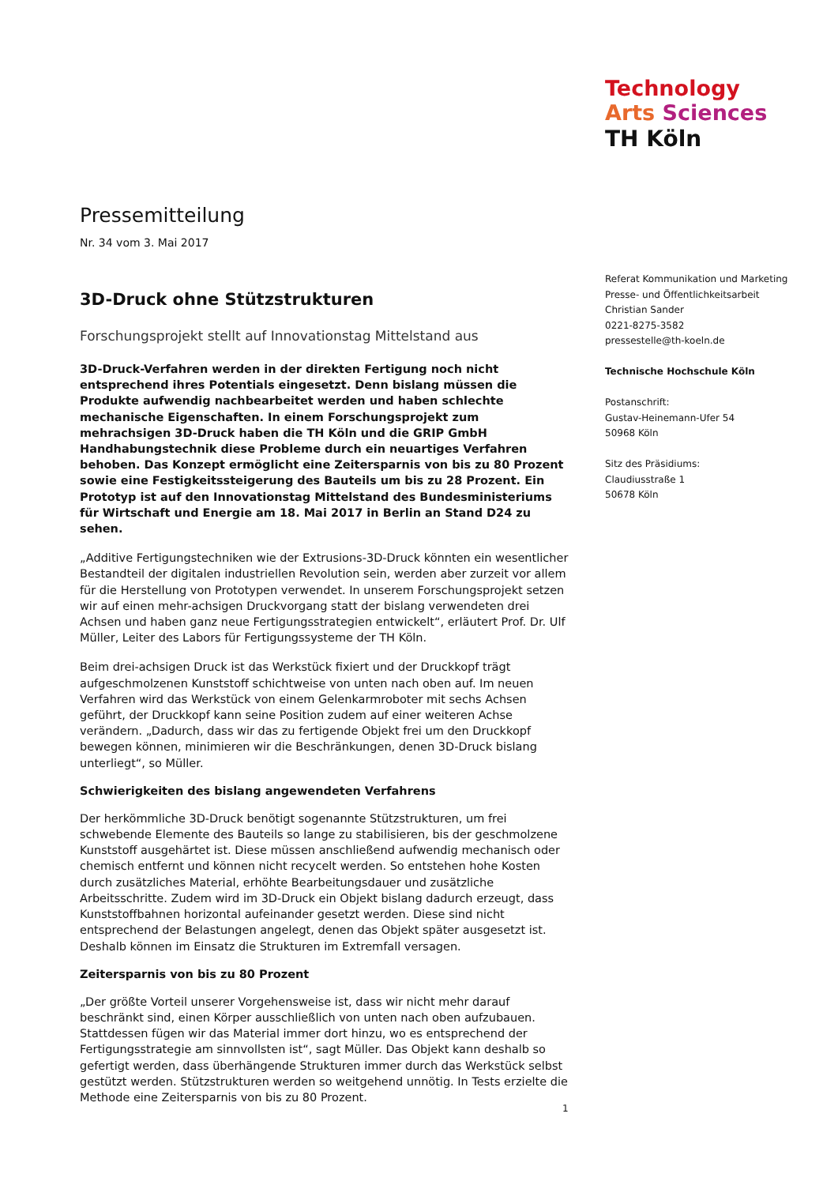Technology
Arts Sciences
TH Köln
Pressemitteilung
Nr. 34 vom 3. Mai 2017
3D-Druck ohne Stützstrukturen
Forschungsprojekt stellt auf Innovationstag Mittelstand aus
3D-Druck-Verfahren werden in der direkten Fertigung noch nicht entsprechend ihres Potentials eingesetzt. Denn bislang müssen die Produkte aufwendig nachbearbeitet werden und haben schlechte mechanische Eigenschaften. In einem Forschungsprojekt zum mehrachsigen 3D-Druck haben die TH Köln und die GRIP GmbH Handhabungstechnik diese Probleme durch ein neuartiges Verfahren behoben. Das Konzept ermöglicht eine Zeitersparnis von bis zu 80 Prozent sowie eine Festigkeitssteigerung des Bauteils um bis zu 28 Prozent. Ein Prototyp ist auf den Innovationstag Mittelstand des Bundesministeriums für Wirtschaft und Energie am 18. Mai 2017 in Berlin an Stand D24 zu sehen.
„Additive Fertigungstechniken wie der Extrusions-3D-Druck könnten ein wesentlicher Bestandteil der digitalen industriellen Revolution sein, werden aber zurzeit vor allem für die Herstellung von Prototypen verwendet. In unserem Forschungsprojekt setzen wir auf einen mehr-achsigen Druckvorgang statt der bislang verwendeten drei Achsen und haben ganz neue Fertigungsstrategien entwickelt“, erläutert Prof. Dr. Ulf Müller, Leiter des Labors für Fertigungssysteme der TH Köln.
Beim drei-achsigen Druck ist das Werkstück fixiert und der Druckkopf trägt aufgeschmolzenen Kunststoff schichtweise von unten nach oben auf. Im neuen Verfahren wird das Werkstück von einem Gelenkarmroboter mit sechs Achsen geführt, der Druckkopf kann seine Position zudem auf einer weiteren Achse verändern. „Dadurch, dass wir das zu fertigende Objekt frei um den Druckkopf bewegen können, minimieren wir die Beschränkungen, denen 3D-Druck bislang unterliegt“, so Müller.
Schwierigkeiten des bislang angewendeten Verfahrens
Der herkömmliche 3D-Druck benötigt sogenannte Stützstrukturen, um frei schwebende Elemente des Bauteils so lange zu stabilisieren, bis der geschmolzene Kunststoff ausgehärtet ist. Diese müssen anschließend aufwendig mechanisch oder chemisch entfernt und können nicht recycelt werden. So entstehen hohe Kosten durch zusätzliches Material, erhöhte Bearbeitungsdauer und zusätzliche Arbeitsschritte. Zudem wird im 3D-Druck ein Objekt bislang dadurch erzeugt, dass Kunststoffbahnen horizontal aufeinander gesetzt werden. Diese sind nicht entsprechend der Belastungen angelegt, denen das Objekt später ausgesetzt ist. Deshalb können im Einsatz die Strukturen im Extremfall versagen.
Zeitersparnis von bis zu 80 Prozent
„Der größte Vorteil unserer Vorgehensweise ist, dass wir nicht mehr darauf beschränkt sind, einen Körper ausschließlich von unten nach oben aufzubauen. Stattdessen fügen wir das Material immer dort hinzu, wo es entsprechend der Fertigungsstrategie am sinnvollsten ist“, sagt Müller. Das Objekt kann deshalb so gefertigt werden, dass überhängende Strukturen immer durch das Werkstück selbst gestützt werden. Stützstrukturen werden so weitgehend unnötig. In Tests erzielte die Methode eine Zeitersparnis von bis zu 80 Prozent.
Referat Kommunikation und Marketing
Presse- und Öffentlichkeitsarbeit
Christian Sander
0221-8275-3582
pressestelle@th-koeln.de
Technische Hochschule Köln
Postanschrift:
Gustav-Heinemann-Ufer 54
50968 Köln
Sitz des Präsidiums:
Claudiusstraße 1
50678 Köln
1